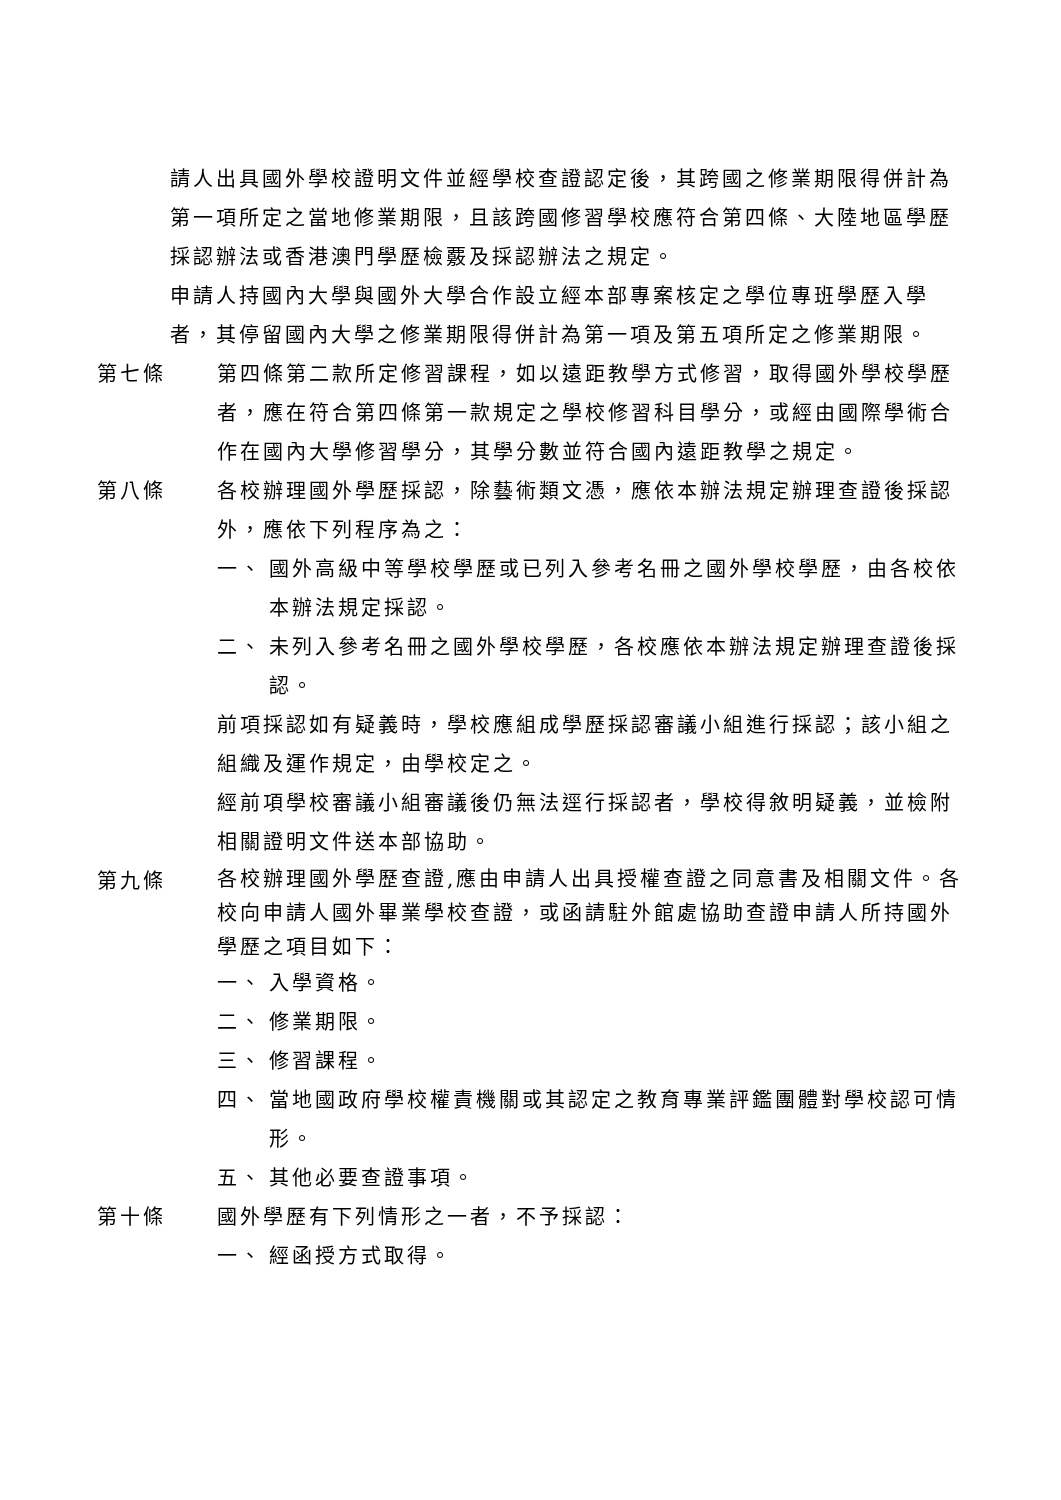請人出具國外學校證明文件並經學校查證認定後，其跨國之修業期限得併計為第一項所定之當地修業期限，且該跨國修習學校應符合第四條、大陸地區學歷採認辦法或香港澳門學歷檢覈及採認辦法之規定。
申請人持國內大學與國外大學合作設立經本部專案核定之學位專班學歷入學者，其停留國內大學之修業期限得併計為第一項及第五項所定之修業期限。
第七條 第四條第二款所定修習課程，如以遠距教學方式修習，取得國外學校學歷者，應在符合第四條第一款規定之學校修習科目學分，或經由國際學術合作在國內大學修習學分，其學分數並符合國內遠距教學之規定。
第八條 各校辦理國外學歷採認，除藝術類文憑，應依本辦法規定辦理查證後採認外，應依下列程序為之：
一、 國外高級中等學校學歷或已列入參考名冊之國外學校學歷，由各校依本辦法規定採認。
二、 未列入參考名冊之國外學校學歷，各校應依本辦法規定辦理查證後採認。
前項採認如有疑義時，學校應組成學歷採認審議小組進行採認；該小組之組織及運作規定，由學校定之。
經前項學校審議小組審議後仍無法逕行採認者，學校得敘明疑義，並檢附相關證明文件送本部協助。
第九條
各校辦理國外學歷查證,應由申請人出具授權查證之同意書及相關文件。各校向申請人國外畢業學校查證，或函請駐外館處協助查證申請人所持國外學歷之項目如下：
一、 入學資格。
二、 修業期限。
三、 修習課程。
四、 當地國政府學校權責機關或其認定之教育專業評鑑團體對學校認可情形。
五、 其他必要查證事項。
第十條 國外學歷有下列情形之一者，不予採認：
一、 經函授方式取得。